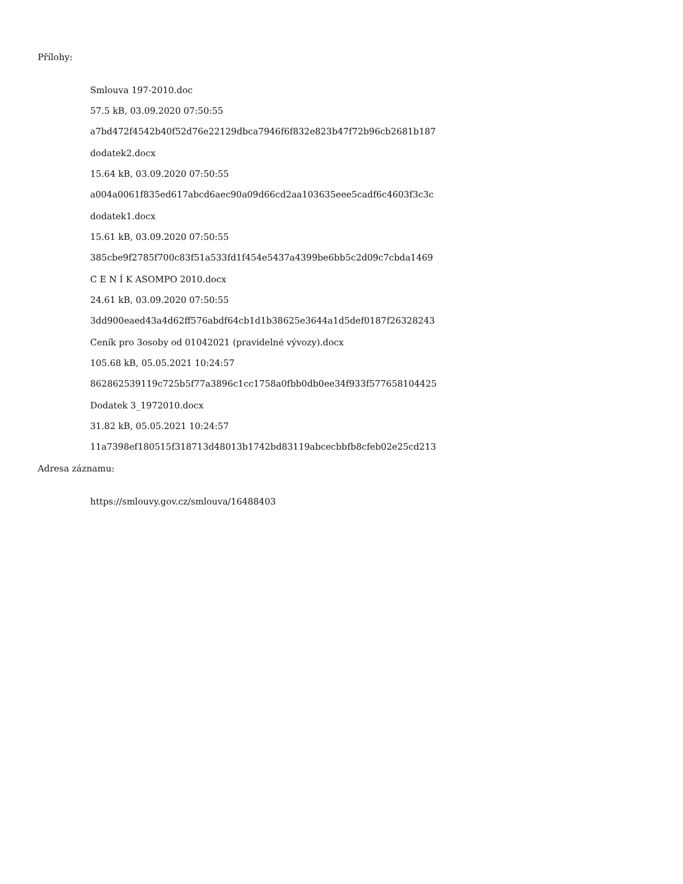Přílohy:
Smlouva 197-2010.doc
57.5 kB, 03.09.2020 07:50:55
a7bd472f4542b40f52d76e22129dbca7946f6f832e823b47f72b96cb2681b187
dodatek2.docx
15.64 kB, 03.09.2020 07:50:55
a004a0061f835ed617abcd6aec90a09d66cd2aa103635eee5cadf6c4603f3c3c
dodatek1.docx
15.61 kB, 03.09.2020 07:50:55
385cbe9f2785f700c83f51a533fd1f454e5437a4399be6bb5c2d09c7cbda1469
C E N Í K ASOMPO 2010.docx
24.61 kB, 03.09.2020 07:50:55
3dd900eaed43a4d62ff576abdf64cb1d1b38625e3644a1d5def0187f26328243
Ceník pro 3osoby od 01042021 (pravidelné vývozy).docx
105.68 kB, 05.05.2021 10:24:57
862862539119c725b5f77a3896c1cc1758a0fbb0db0ee34f933f577658104425
Dodatek 3_1972010.docx
31.82 kB, 05.05.2021 10:24:57
11a7398ef180515f318713d48013b1742bd83119abcecbbfb8cfeb02e25cd213
Adresa záznamu:
https://smlouvy.gov.cz/smlouva/16488403